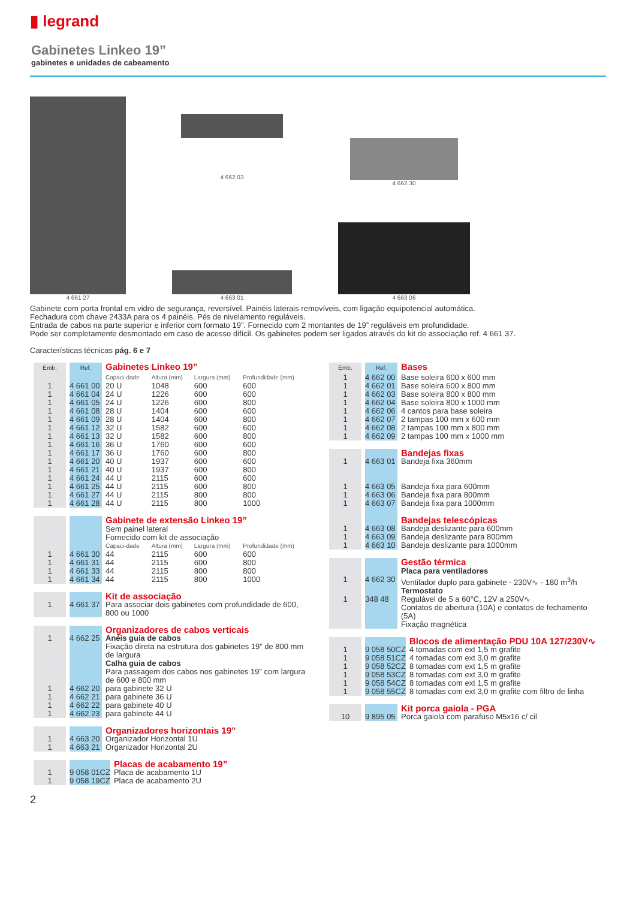▮ legrand
Gabinetes Linkeo 19”
gabinetes e unidades de cabeamento
4 661 27 4 662 03
4 663 01
4 662 30
4 663 06
Gabinete com porta frontal em vidro de segurança, reversível. Painéis laterais removíveis, com ligação equipotencial automática.
Fechadura com chave 2433A para os 4 painéis. Pés de nivelamento reguláveis.
Entrada de cabos na parte superior e inferior com formato 19”. Fornecido com 2 montantes de 19” reguláveis em profundidade.
Pode ser completamente desmontado em caso de acesso difícil. Os gabinetes podem ser ligados através do kit de associação ref. 4 661 37.
Características técnicas pág. 6 e 7
| Emb. | Ref. | Gabinetes Linkeo 19” | | | |
| | | Capaci-dade | Altura (mm) | Largura (mm) | Profundidade (mm) |
| 1 | 4 661 00 | 20 U | 1048 | 600 | 600 |
| 1 | 4 661 04 | 24 U | 1226 | 600 | 600 |
| 1 | 4 661 05 | 24 U | 1226 | 600 | 800 |
| 1 | 4 661 08 | 28 U | 1404 | 600 | 600 |
| 1 | 4 661 09 | 28 U | 1404 | 600 | 800 |
| 1 | 4 661 12 | 32 U | 1582 | 600 | 600 |
| 1 | 4 661 13 | 32 U | 1582 | 600 | 800 |
| 1 | 4 661 16 | 36 U | 1760 | 600 | 600 |
| 1 | 4 661 17 | 36 U | 1760 | 600 | 800 |
| 1 | 4 661 20 | 40 U | 1937 | 600 | 600 |
| 1 | 4 661 21 | 40 U | 1937 | 600 | 800 |
| 1 | 4 661 24 | 44 U | 2115 | 600 | 600 |
| 1 | 4 661 25 | 44 U | 2115 | 600 | 800 |
| 1 | 4 661 27 | 44 U | 2115 | 800 | 800 |
| 1 | 4 661 28 | 44 U | 2115 | 800 | 1000 |
| | | Gabinete de extensão Linkeo 19” Sem painel lateral Fornecido com kit de associação | | | |
| | | Capaci-dade | Altura (mm) | Largura (mm) | Profundidade (mm) |
| 1 | 4 661 30 | 44 | 2115 | 600 | 600 |
| 1 | 4 661 31 | 44 | 2115 | 600 | 800 |
| 1 | 4 661 33 | 44 | 2115 | 800 | 800 |
| 1 | 4 661 34 | 44 | 2115 | 800 | 1000 |
| | | Kit de associação |
| 1 | 4 661 37 | Para associar dois gabinetes com profundidade de 600, 800 ou 1000 |
| | | Organizadores de cabos verticais |
| 1 | 4 662 25 | Anéis guia de cabos Fixação direta na estrutura dos gabinetes 19” de 800 mm de largura |
| | | Calha guia de cabos Para passagem dos cabos nos gabinetes 19” com largura de 600 e 800 mm |
| 1 | 4 662 20 | para gabinete 32 U |
| 1 | 4 662 21 | para gabinete 36 U |
| 1 | 4 662 22 | para gabinete 40 U |
| 1 | 4 662 23 | para gabinete 44 U |
| | | Organizadores horizontais 19” |
| 1 | 4 663 20 | Organizador Horizontal 1U |
| 1 | 4 663 21 | Organizador Horizontal 2U |
| | | Placas de acabamento 19” |
| 1 | 9 058 01CZ | Placa de acabamento 1U |
| 1 | 9 058 19CZ | Placa de acabamento 2U |
| Emb. | Ref. | Bases |
| 1 | 4 662 00 | Base soleira 600 x 600 mm |
| 1 | 4 662 01 | Base soleira 600 x 800 mm |
| 1 | 4 662 03 | Base soleira 800 x 800 mm |
| 1 | 4 662 04 | Base soleira 800 x 1000 mm |
| 1 | 4 662 06 | 4 cantos para base soleira |
| 1 | 4 662 07 | 2 tampas 100 mm x 600 mm |
| 1 | 4 662 08 | 2 tampas 100 mm x 800 mm |
| 1 | 4 662 09 | 2 tampas 100 mm x 1000 mm |
| | | Bandejas fixas |
| 1 | 4 663 01 | Bandeja fixa 360mm |
| 1 | 4 663 05 | Bandeja fixa para 600mm |
| 1 | 4 663 06 | Bandeja fixa para 800mm |
| 1 | 4 663 07 | Bandeja fixa para 1000mm |
| | | Bandejas telescópicas |
| 1 | 4 663 08 | Bandeja deslizante para 600mm |
| 1 | 4 663 09 | Bandeja deslizante para 800mm |
| 1 | 4 663 10 | Bandeja deslizante para 1000mm |
| | | Gestão térmica Placa para ventiladores |
| 1 | 4 662 30 | Ventilador duplo para gabinete - 230V∿ - 180 m<sup>3</sup>/h |
| | | Termostato |
| 1 | 348 48 | Regulável de 5 a 60°C, 12V a 250V∿ Contatos de abertura (10A) e contatos de fechamento (5A) Fixação magnética |
| | | Blocos de alimentação PDU 10A 127/230V∿ |
| 1 | 9 058 50CZ | 4 tomadas com ext 1,5 m grafite |
| 1 | 9 058 51CZ | 4 tomadas com ext 3,0 m grafite |
| 1 | 9 058 52CZ | 8 tomadas com ext 1,5 m grafite |
| 1 | 9 058 53CZ | 8 tomadas com ext 3,0 m grafite |
| 1 | 9 058 54CZ | 8 tomadas com ext 1,5 m grafite |
| 1 | 9 058 55CZ | 8 tomadas com ext 3,0 m grafite com filtro de linha |
| | | Kit porca gaiola - PGA |
| 10 | 9 895 05 | Porca gaiola com parafuso M5x16 c/ cil |
2